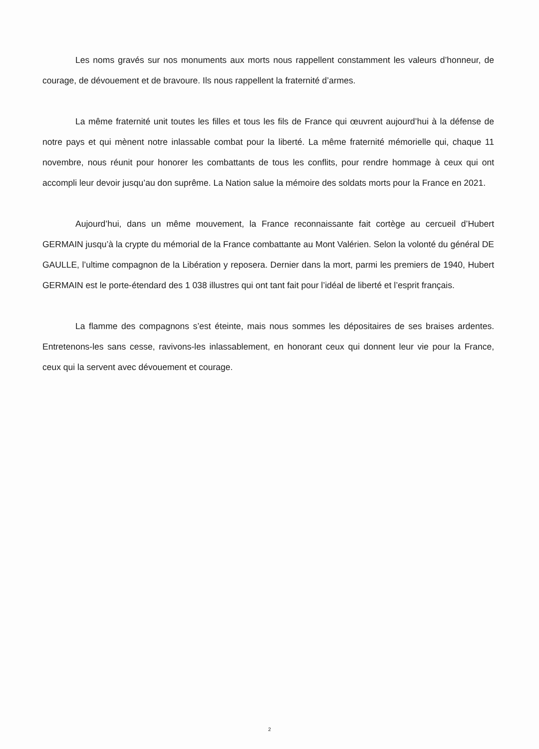Les noms gravés sur nos monuments aux morts nous rappellent constamment les valeurs d’honneur, de courage, de dévouement et de bravoure. Ils nous rappellent la fraternité d’armes.
La même fraternité unit toutes les filles et tous les fils de France qui œuvrent aujourd’hui à la défense de notre pays et qui mènent notre inlassable combat pour la liberté. La même fraternité mémorielle qui, chaque 11 novembre, nous réunit pour honorer les combattants de tous les conflits, pour rendre hommage à ceux qui ont accompli leur devoir jusqu’au don suprême. La Nation salue la mémoire des soldats morts pour la France en 2021.
Aujourd’hui, dans un même mouvement, la France reconnaissante fait cortège au cercueil d’Hubert GERMAIN jusqu’à la crypte du mémorial de la France combattante au Mont Valérien. Selon la volonté du général DE GAULLE, l’ultime compagnon de la Libération y reposera. Dernier dans la mort, parmi les premiers de 1940, Hubert GERMAIN est le porte-étendard des 1 038 illustres qui ont tant fait pour l’idéal de liberté et l’esprit français.
La flamme des compagnons s’est éteinte, mais nous sommes les dépositaires de ses braises ardentes. Entretenons-les sans cesse, ravivons-les inlassablement, en honorant ceux qui donnent leur vie pour la France, ceux qui la servent avec dévouement et courage.
2